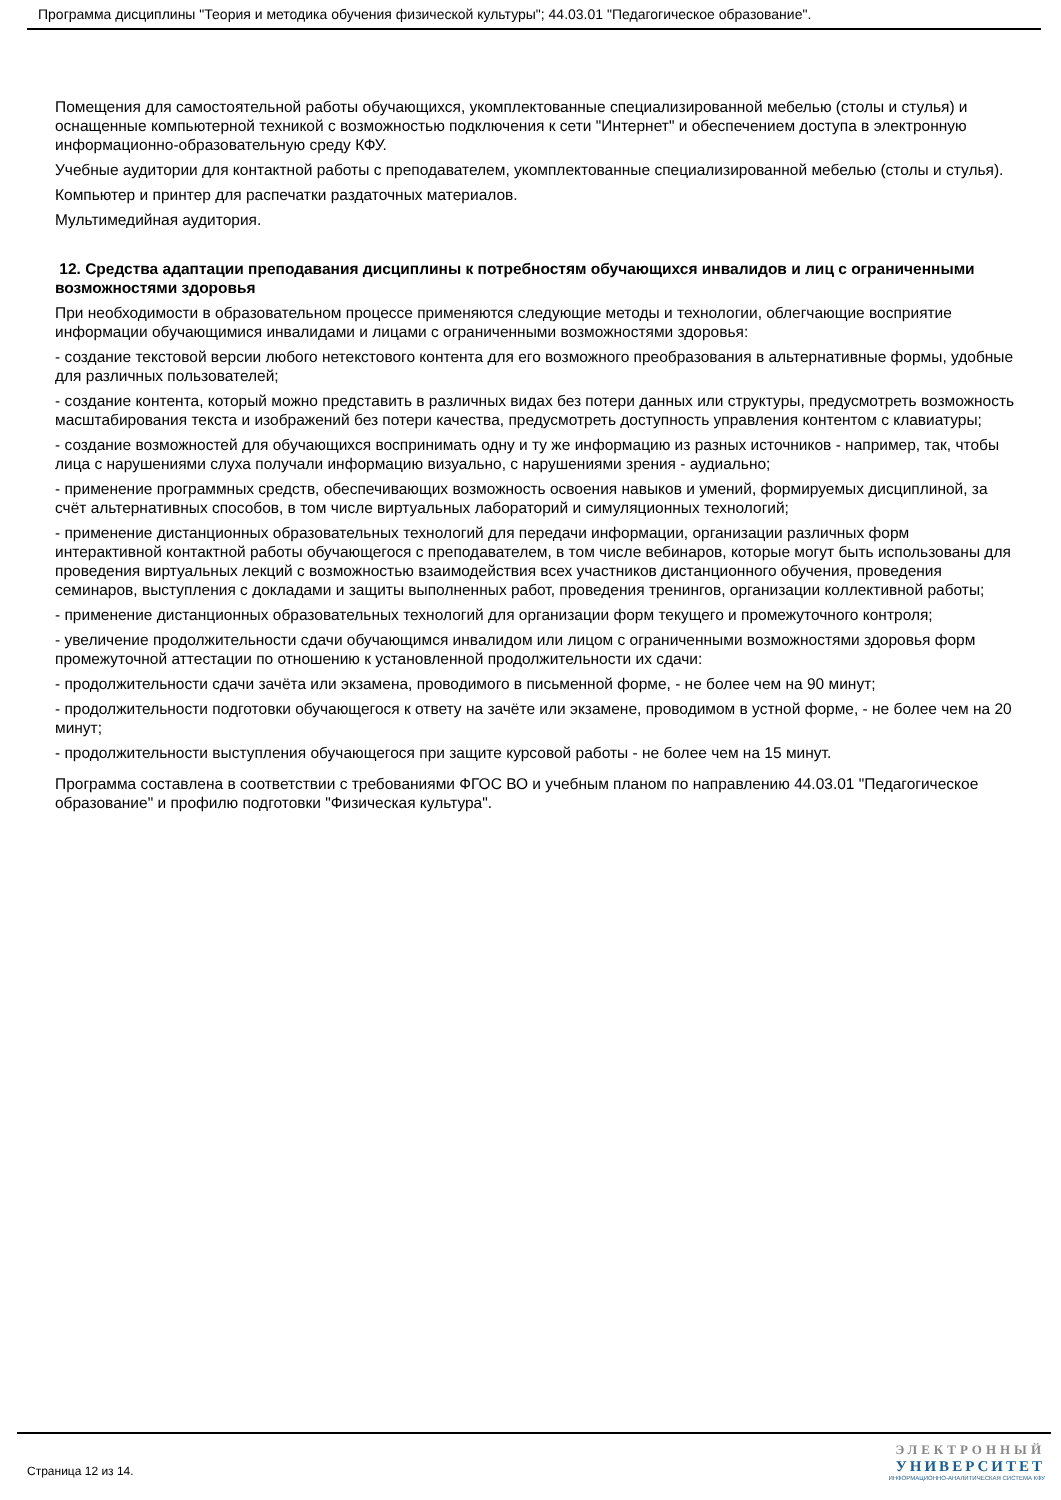Программа дисциплины "Теория и методика обучения физической культуры"; 44.03.01 "Педагогическое образование".
Помещения для самостоятельной работы обучающихся, укомплектованные специализированной мебелью (столы и стулья) и оснащенные компьютерной техникой с возможностью подключения к сети "Интернет" и обеспечением доступа в электронную информационно-образовательную среду КФУ.
Учебные аудитории для контактной работы с преподавателем, укомплектованные специализированной мебелью (столы и стулья).
Компьютер и принтер для распечатки раздаточных материалов.
Мультимедийная аудитория.
12. Средства адаптации преподавания дисциплины к потребностям обучающихся инвалидов и лиц с ограниченными возможностями здоровья
При необходимости в образовательном процессе применяются следующие методы и технологии, облегчающие восприятие информации обучающимися инвалидами и лицами с ограниченными возможностями здоровья:
- создание текстовой версии любого нетекстового контента для его возможного преобразования в альтернативные формы, удобные для различных пользователей;
- создание контента, который можно представить в различных видах без потери данных или структуры, предусмотреть возможность масштабирования текста и изображений без потери качества, предусмотреть доступность управления контентом с клавиатуры;
- создание возможностей для обучающихся воспринимать одну и ту же информацию из разных источников - например, так, чтобы лица с нарушениями слуха получали информацию визуально, с нарушениями зрения - аудиально;
- применение программных средств, обеспечивающих возможность освоения навыков и умений, формируемых дисциплиной, за счёт альтернативных способов, в том числе виртуальных лабораторий и симуляционных технологий;
- применение дистанционных образовательных технологий для передачи информации, организации различных форм интерактивной контактной работы обучающегося с преподавателем, в том числе вебинаров, которые могут быть использованы для проведения виртуальных лекций с возможностью взаимодействия всех участников дистанционного обучения, проведения семинаров, выступления с докладами и защиты выполненных работ, проведения тренингов, организации коллективной работы;
- применение дистанционных образовательных технологий для организации форм текущего и промежуточного контроля;
- увеличение продолжительности сдачи обучающимся инвалидом или лицом с ограниченными возможностями здоровья форм промежуточной аттестации по отношению к установленной продолжительности их сдачи:
- продолжительности сдачи зачёта или экзамена, проводимого в письменной форме, - не более чем на 90 минут;
- продолжительности подготовки обучающегося к ответу на зачёте или экзамене, проводимом в устной форме, - не более чем на 20 минут;
- продолжительности выступления обучающегося при защите курсовой работы - не более чем на 15 минут.
Программа составлена в соответствии с требованиями ФГОС ВО и учебным планом по направлению 44.03.01 "Педагогическое образование" и профилю подготовки "Физическая культура".
Страница 12 из 14.
ЭЛЕКТРОННЫЙ
УНИВЕРСИТЕТ
ИНФОРМАЦИОННО-АНАЛИТИЧЕСКАЯ СИСТЕМА КФУ